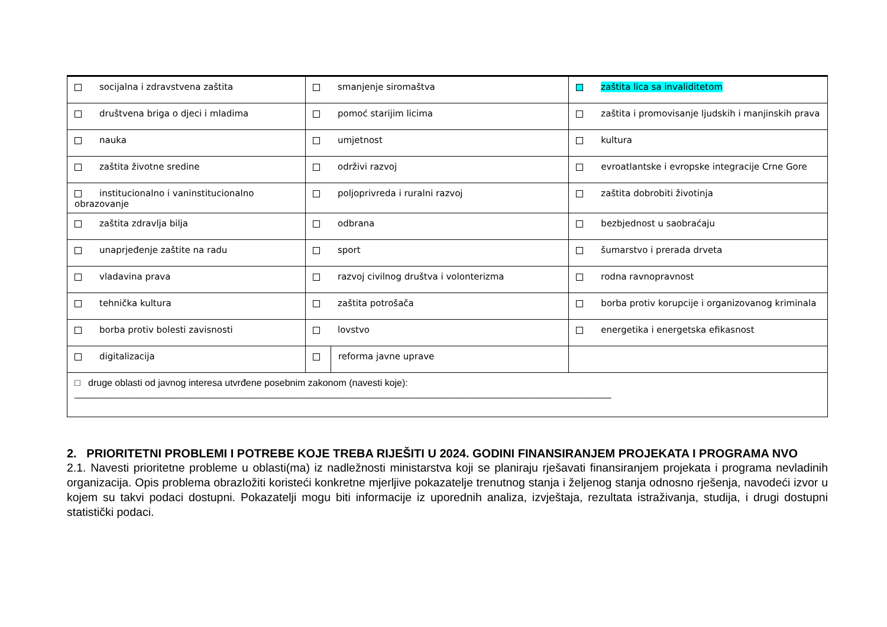| socijalna i zdravstvena zaštita | smanjenje siromaštva | | zaštita lica sa invaliditetom |
| društvena briga o djeci i mladima | pomoć starijim licima | | zaštita i promovisanje ljudskih i manjinskih prava |
| nauka | umjetnost | | kultura |
| zaštita životne sredine | održivi razvoj | | evroatlantske i evropske integracije Crne Gore |
| institucionalno i vaninstitucionalno obrazovanje | poljoprivreda i ruralni razvoj | | zaštita dobrobiti životinja |
| zaštita zdravlja bilja | odbrana | | bezbjednost u saobraćaju |
| unaprjeđenje zaštite na radu | sport | | šumarstvo i prerada drveta |
| vladavina prava | razvoj civilnog društva i volonterizma | | rodna ravnopravnost |
| tehnička kultura | zaštita potrošača | | borba protiv korupcije i organizovanog kriminala |
| borba protiv bolesti zavisnosti | lovstvo | | energetika i energetska efikasnost |
| digitalizacija | | reforma javne uprave | |
| □ druge oblasti od javnog interesa utvrđene posebnim zakonom (navesti koje): ______________________________________________________________________________________________________ | | | |
2. PRIORITETNI PROBLEMI I POTREBE KOJE TREBA RIJEŠITI U 2024. GODINI FINANSIRANJEM PROJEKATA I PROGRAMA NVO
2.1. Navesti prioritetne probleme u oblasti(ma) iz nadležnosti ministarstva koji se planiraju rješavati finansiranjem projekata i programa nevladinih organizacija. Opis problema obrazložiti koristeći konkretne mjerljive pokazatelje trenutnog stanja i željenog stanja odnosno rješenja, navodeći izvor u kojem su takvi podaci dostupni. Pokazatelji mogu biti informacije iz uporednih analiza, izvještaja, rezultata istraživanja, studija, i drugi dostupni statistički podaci.